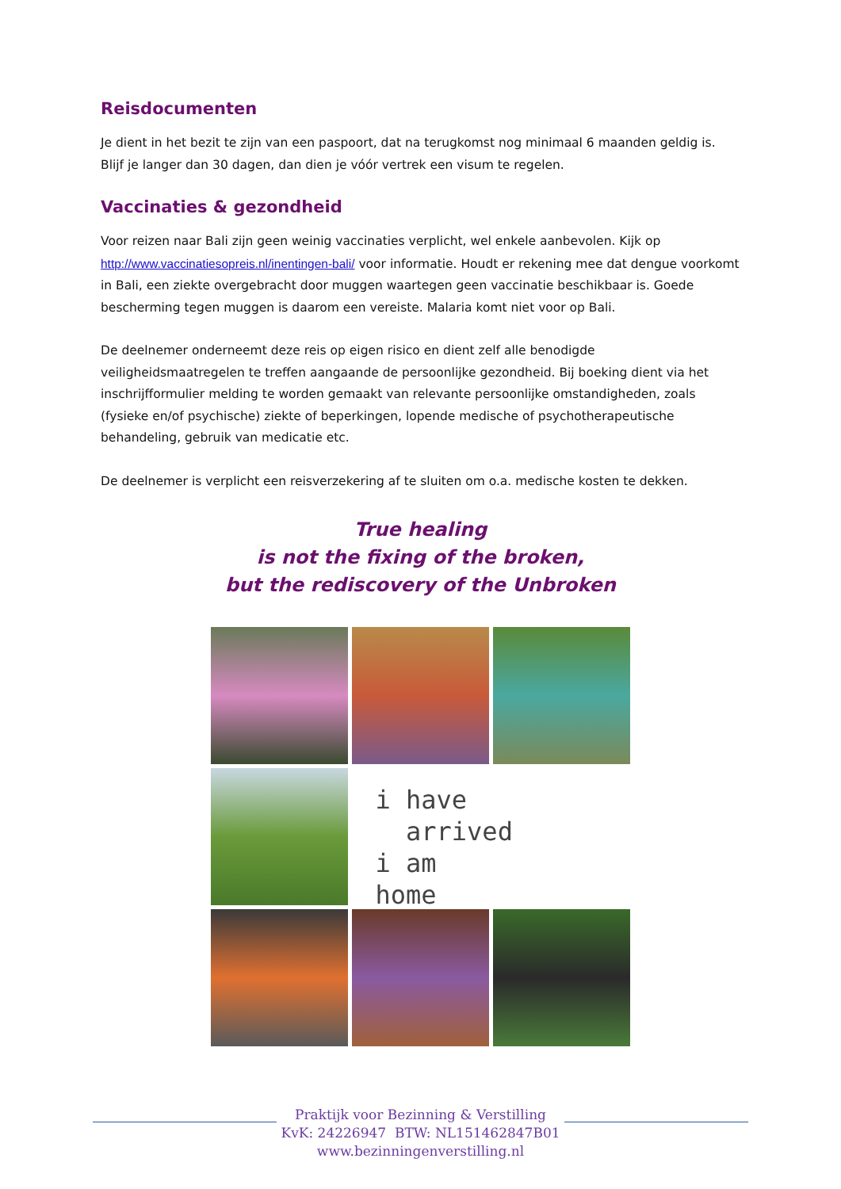Reisdocumenten
Je dient in het bezit te zijn van een paspoort, dat na terugkomst nog minimaal 6 maanden geldig is. Blijf je langer dan 30 dagen, dan dien je vóór vertrek een visum te regelen.
Vaccinaties & gezondheid
Voor reizen naar Bali zijn geen weinig vaccinaties verplicht, wel enkele aanbevolen. Kijk op http://www.vaccinatiesopreis.nl/inentingen-bali/ voor informatie. Houdt er rekening mee dat dengue voorkomt in Bali, een ziekte overgebracht door muggen waartegen geen vaccinatie beschikbaar is. Goede bescherming tegen muggen is daarom een vereiste. Malaria komt niet voor op Bali.
De deelnemer onderneemt deze reis op eigen risico en dient zelf alle benodigde veiligheidsmaatregelen te treffen aangaande de persoonlijke gezondheid. Bij boeking dient via het inschrijfformulier melding te worden gemaakt van relevante persoonlijke omstandigheden, zoals (fysieke en/of psychische) ziekte of beperkingen, lopende medische of psychotherapeutische behandeling, gebruik van medicatie etc.
De deelnemer is verplicht een reisverzekering af te sluiten om o.a. medische kosten te dekken.
True healing
is not the fixing of the broken,
but the rediscovery of the Unbroken
i have
arrived
i am home
Praktijk voor Bezinning & Verstilling
KvK: 24226947 BTW: NL151462847B01
www.bezinningenverstilling.nl